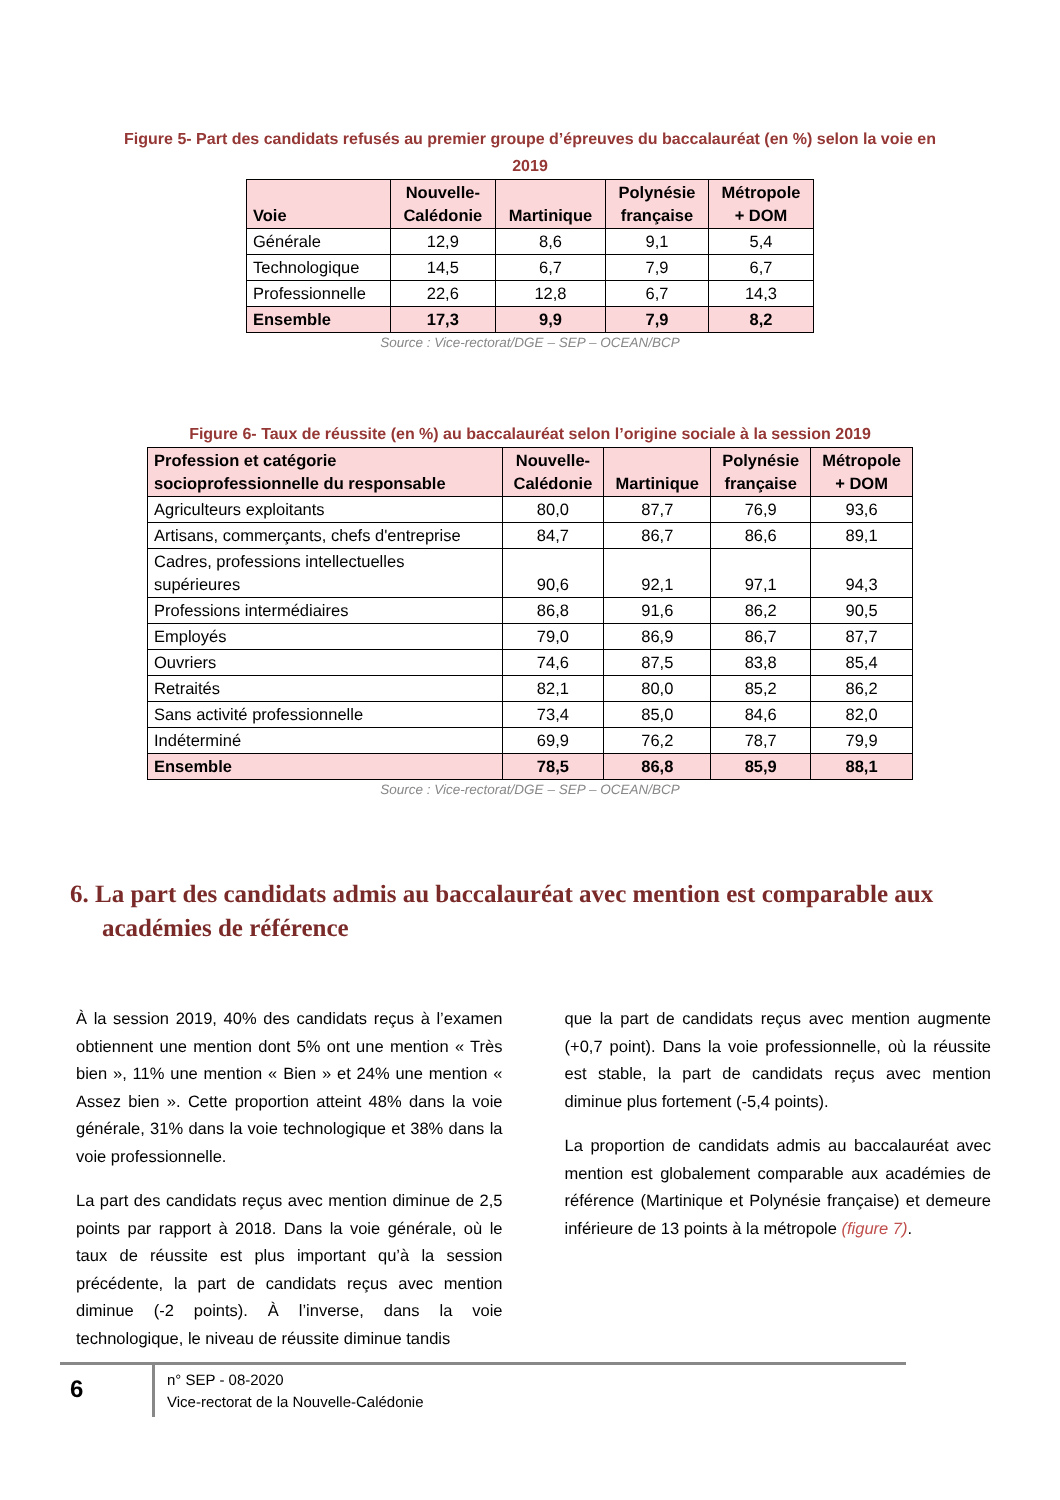Figure 5- Part des candidats refusés au premier groupe d’épreuves du baccalauréat (en %) selon la voie en
2019
| Voie | Nouvelle- Calédonie | Martinique | Polynésie française | Métropole + DOM |
| --- | --- | --- | --- | --- |
| Générale | 12,9 | 8,6 | 9,1 | 5,4 |
| Technologique | 14,5 | 6,7 | 7,9 | 6,7 |
| Professionnelle | 22,6 | 12,8 | 6,7 | 14,3 |
| Ensemble | 17,3 | 9,9 | 7,9 | 8,2 |
Source : Vice-rectorat/DGE – SEP – OCEAN/BCP
Figure 6- Taux de réussite (en %) au baccalauréat selon l’origine sociale à la session 2019
| Profession et catégorie socioprofessionnelle du responsable | Nouvelle- Calédonie | Martinique | Polynésie française | Métropole + DOM |
| --- | --- | --- | --- | --- |
| Agriculteurs exploitants | 80,0 | 87,7 | 76,9 | 93,6 |
| Artisans, commerçants, chefs d'entreprise | 84,7 | 86,7 | 86,6 | 89,1 |
| Cadres, professions intellectuelles supérieures | 90,6 | 92,1 | 97,1 | 94,3 |
| Professions intermédiaires | 86,8 | 91,6 | 86,2 | 90,5 |
| Employés | 79,0 | 86,9 | 86,7 | 87,7 |
| Ouvriers | 74,6 | 87,5 | 83,8 | 85,4 |
| Retraités | 82,1 | 80,0 | 85,2 | 86,2 |
| Sans activité professionnelle | 73,4 | 85,0 | 84,6 | 82,0 |
| Indéterminé | 69,9 | 76,2 | 78,7 | 79,9 |
| Ensemble | 78,5 | 86,8 | 85,9 | 88,1 |
Source : Vice-rectorat/DGE – SEP – OCEAN/BCP
6. La part des candidats admis au baccalauréat avec mention est comparable aux académies de référence
À la session 2019, 40% des candidats reçus à l’examen obtiennent une mention dont 5% ont une mention « Très bien », 11% une mention « Bien » et 24% une mention « Assez bien ». Cette proportion atteint 48% dans la voie générale, 31% dans la voie technologique et 38% dans la voie professionnelle.
La part des candidats reçus avec mention diminue de 2,5 points par rapport à 2018. Dans la voie générale, où le taux de réussite est plus important qu’à la session précédente, la part de candidats reçus avec mention diminue (-2 points). À l’inverse, dans la voie technologique, le niveau de réussite diminue tandis
que la part de candidats reçus avec mention augmente (+0,7 point). Dans la voie professionnelle, où la réussite est stable, la part de candidats reçus avec mention diminue plus fortement (-5,4 points).
La proportion de candidats admis au baccalauréat avec mention est globalement comparable aux académies de référence (Martinique et Polynésie française) et demeure inférieure de 13 points à la métropole (figure 7).
6
n° SEP - 08-2020
Vice-rectorat de la Nouvelle-Calédonie